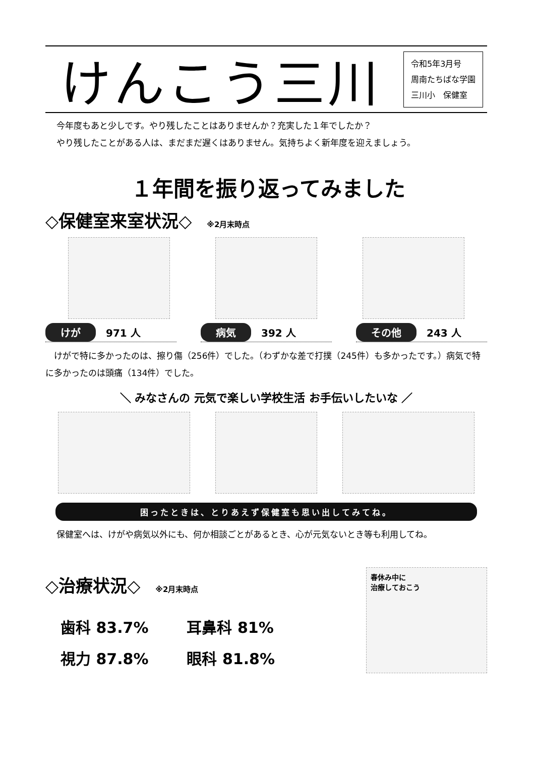けんこう三川
令和5年3月号
周南たちばな学園
三川小　保健室
今年度もあと少しです。やり残したことはありませんか？充実した１年でしたか？
やり残したことがある人は、まだまだ遅くはありません。気持ちよく新年度を迎えましょう。
１年間を振り返ってみました
◇保健室来室状況◇ ※2月末時点
けが 971 人
病気 392 人
その他 243 人
　けがで特に多かったのは、擦り傷（256件）でした。（わずかな差で打撲（245件）も多かったです。）病気で特に多かったのは頭痛（134件）でした。
＼ みなさんの 元気で楽しい学校生活 お手伝いしたいな ／
困ったときは、とりあえず保健室も思い出してみてね。
保健室へは、けがや病気以外にも、何か相談ごとがあるとき、心が元気ないとき等も利用してね。
◇治療状況◇ ※2月末時点
歯科 83.7% 耳鼻科 81%
視力 87.8% 眼科 81.8%
春休み中に
治療しておこう